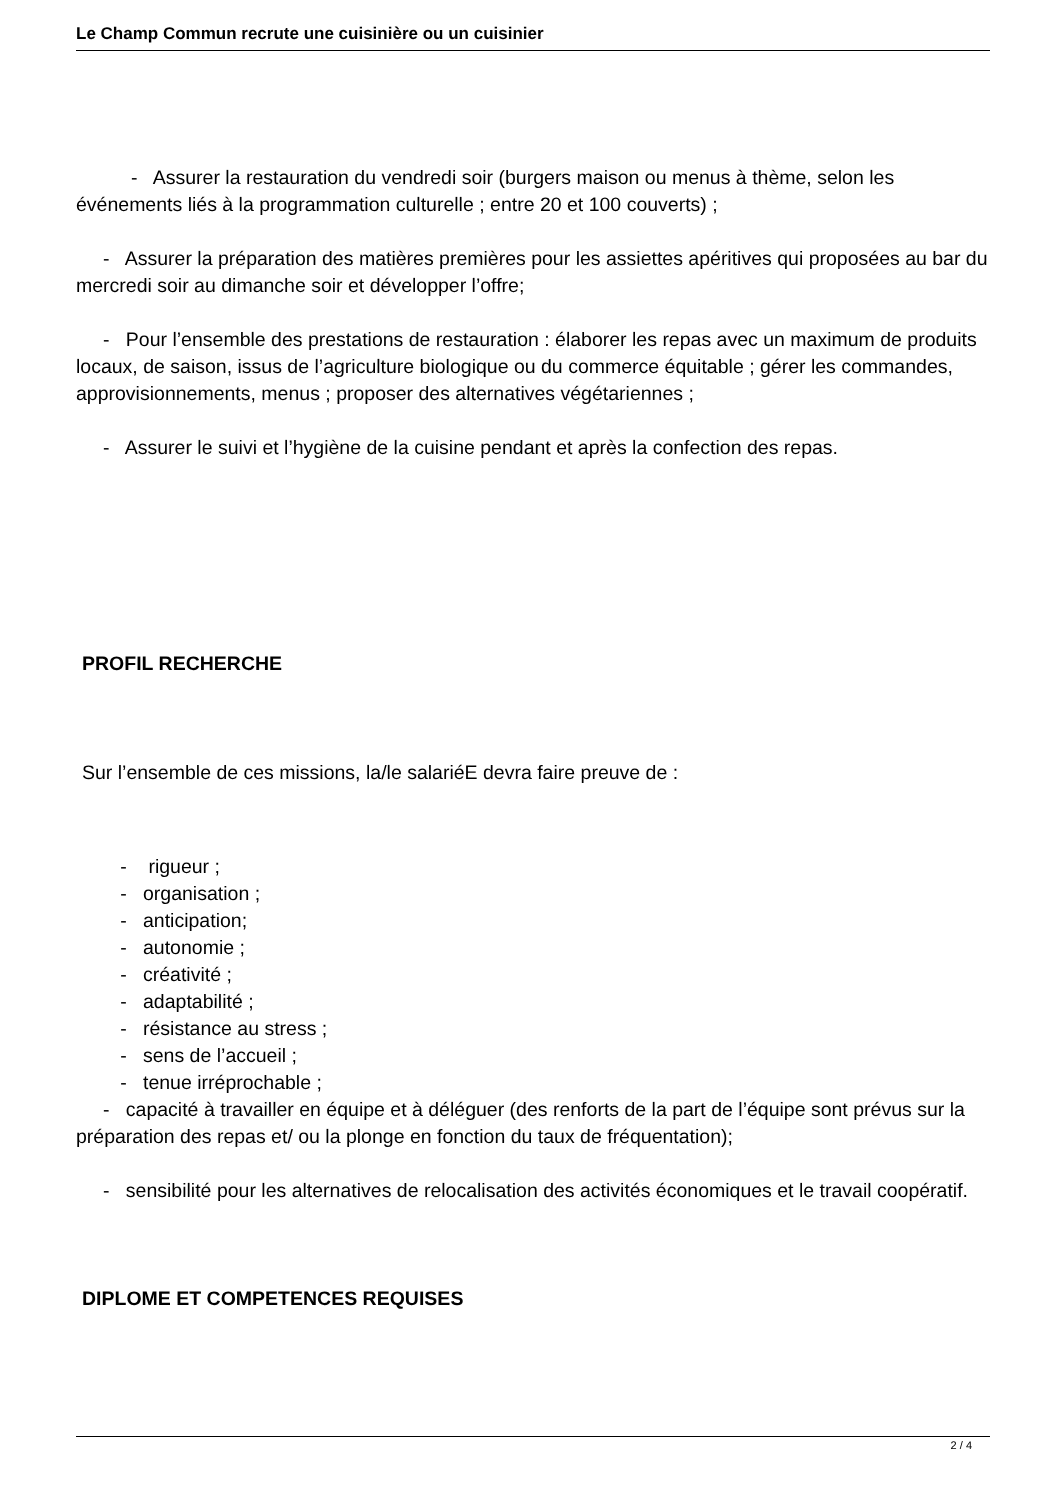Le Champ Commun recrute une cuisinière ou un cuisinier
- Assurer la restauration du vendredi soir (burgers maison ou menus à thème, selon les événements liés à la programmation culturelle ; entre 20 et 100 couverts) ;
- Assurer la préparation des matières premières pour les assiettes apéritives qui proposées au bar du mercredi soir au dimanche soir et développer l’offre;
- Pour l’ensemble des prestations de restauration : élaborer les repas avec un maximum de produits locaux, de saison, issus de l’agriculture biologique ou du commerce équitable ; gérer les commandes, approvisionnements, menus ; proposer des alternatives végétariennes ;
- Assurer le suivi et l’hygiène de la cuisine pendant et après la confection des repas.
PROFIL RECHERCHE
Sur l’ensemble de ces missions, la/le salariéE devra faire preuve de :
- rigueur ;
- organisation ;
- anticipation;
- autonomie ;
- créativité ;
- adaptabilité ;
- résistance au stress ;
- sens de l’accueil ;
- tenue irréprochable ;
- capacité à travailler en équipe et à déléguer (des renforts de la part de l’équipe sont prévus sur la préparation des repas et/ ou la plonge en fonction du taux de fréquentation);
- sensibilité pour les alternatives de relocalisation des activités économiques et le travail coopératif.
DIPLOME ET COMPETENCES REQUISES
2 / 4